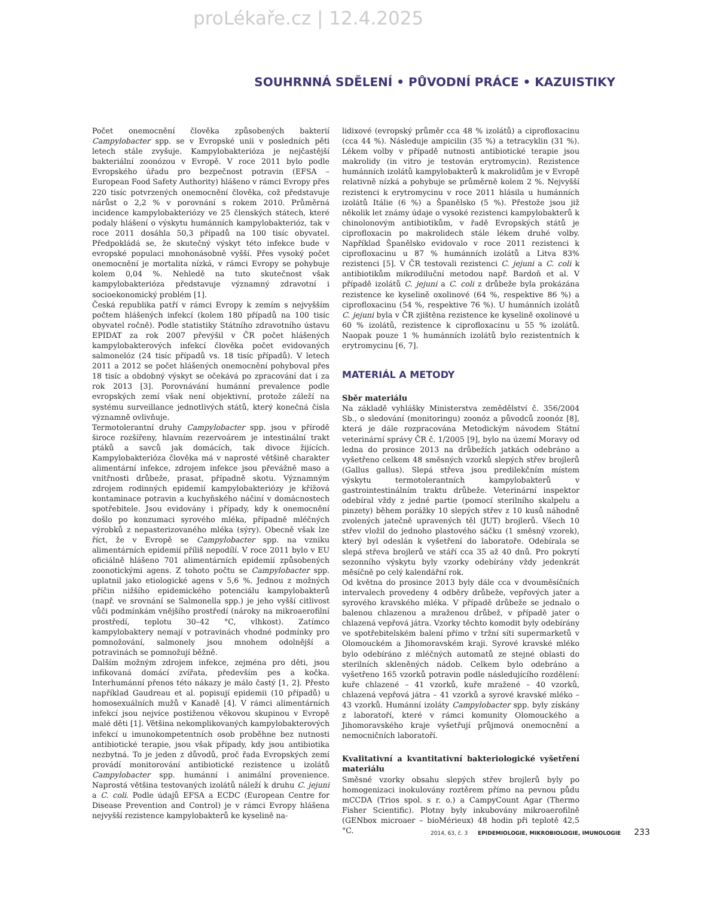proLékaře.cz | 12.4.2025
SOUHRNNÁ SDĚLENÍ • PŮVODNÍ PRÁCE • KAZUISTIKY
Počet onemocnění člověka způsobených bakterií Campylobacter spp. se v Evropské unii v posledních pěti letech stále zvyšuje. Kampylobakterióza je nejčastější bakteriální zoonózou v Evropě. V roce 2011 bylo podle Evropského úřadu pro bezpečnost potravin (EFSA – European Food Safety Authority) hlášeno v rámci Evropy přes 220 tisíc potvrzených onemocnění člověka, což představuje nárůst o 2,2 % v porovnání s rokem 2010. Průměrná incidence kampylobakteriózy ve 25 členských státech, které podaly hlášení o výskytu humánních kampylobakterióz, tak v roce 2011 dosáhla 50,3 případů na 100 tisíc obyvatel. Předpokládá se, že skutečný výskyt této infekce bude v evropské populaci mnohonásobně vyšší. Přes vysoký počet onemocnění je mortalita nízká, v rámci Evropy se pohybuje kolem 0,04 %. Nehledě na tuto skutečnost však kampylobakterióza představuje významný zdravotní i socioekonomický problém [1].
Česká republika patří v rámci Evropy k zemím s nejvyšším počtem hlášených infekcí (kolem 180 případů na 100 tisíc obyvatel ročně). Podle statistiky Státního zdravotního ústavu EPIDAT za rok 2007 převýšil v ČR počet hlášených kampylobakterových infekcí člověka počet evidovaných salmonelóz (24 tisíc případů vs. 18 tisíc případů). V letech 2011 a 2012 se počet hlášených onemocnění pohyboval přes 18 tisíc a obdobný výskyt se očekává po zpracování dat i za rok 2013 [3]. Porovnávání humánní prevalence podle evropských zemí však není objektivní, protože záleží na systému surveillance jednotlivých států, který konečná čísla významně ovlivňuje.
Termotolerantní druhy Campylobacter spp. jsou v přírodě široce rozšířeny, hlavním rezervoárem je intestinální trakt ptáků a savců jak domácích, tak divoce žijících. Kampylobakterióza člověka má v naprosté většině charakter alimentární infekce, zdrojem infekce jsou převážně maso a vnitřnosti drůbeže, prasat, případně skotu. Významným zdrojem rodinných epidemií kampylobakteriózy je křížová kontaminace potravin a kuchyňského náčiní v domácnostech spotřebitele. Jsou evidovány i případy, kdy k onemocnění došlo po konzumaci syrového mléka, případně mléčných výrobků z nepasterizovaného mléka (sýry). Obecně však lze říct, že v Evropě se Campylobacter spp. na vzniku alimentárních epidemií příliš nepodílí. V roce 2011 bylo v EU oficiálně hlášeno 701 alimentárních epidemií způsobených zoonotickými agens. Z tohoto počtu se Campylobacter spp. uplatnil jako etiologické agens v 5,6 %. Jednou z možných příčin nižšího epidemického potenciálu kampylobakterů (např. ve srovnání se Salmonella spp.) je jeho vyšší citlivost vůči podmínkám vnějšího prostředí (nároky na mikroaerofilní prostředí, teplotu 30–42 °C, vlhkost). Zatímco kampylobaktery nemají v potravinách vhodné podmínky pro pomnožování, salmonely jsou mnohem odolnější a potravinách se pomnožují běžně.
Dalším možným zdrojem infekce, zejména pro děti, jsou infikovaná domácí zvířata, především pes a kočka. Interhumánní přenos této nákazy je málo častý [1, 2]. Přesto například Gaudreau et al. popisují epidemii (10 případů) u homosexuálních mužů v Kanadě [4]. V rámci alimentárních infekcí jsou nejvíce postiženou věkovou skupinou v Evropě malé děti [1]. Většina nekomplikovaných kampylobakterových infekcí u imunokompetentních osob proběhne bez nutnosti antibiotické terapie, jsou však případy, kdy jsou antibiotika nezbytná. To je jeden z důvodů, proč řada Evropských zemí provádí monitorování antibiotické rezistence u izolátů Campylobacter spp. humánní i animální provenience. Naprostá většina testovaných izolátů náleží k druhu C. jejuni a C. coli. Podle údajů EFSA a ECDC (European Centre for Disease Prevention and Control) je v rámci Evropy hlášena nejvyšší rezistence kampylobakterů ke kyselině na-
lidixové (evropský průměr cca 48 % izolátů) a ciprofloxacinu (cca 44 %). Následuje ampicilin (35 %) a tetracyklin (31 %). Lékem volby v případě nutnosti antibiotické terapie jsou makrolidy (in vitro je testován erytromycin). Rezistence humánních izolátů kampylobakterů k makrolidům je v Evropě relativně nízká a pohybuje se průměrně kolem 2 %. Nejvyšší rezistenci k erytromycinu v roce 2011 hlásila u humánních izolátů Itálie (6 %) a Španělsko (5 %). Přestože jsou již několik let známy údaje o vysoké rezistenci kampylobakterů k chinolonovým antibiotikům, v řadě Evropských států je ciprofloxacin po makrolidech stále lékem druhé volby. Například Španělsko evidovalo v roce 2011 rezistenci k ciprofloxacinu u 87 % humánních izolátů a Litva 83% rezistenci [5]. V ČR testovali rezistenci C. jejuni a C. coli k antibiotikům mikrodiluční metodou např. Bardoň et al. V případě izolátů C. jejuni a C. coli z drůbeže byla prokázána rezistence ke kyselině oxolinové (64 %, respektive 86 %) a ciprofloxacinu (54 %, respektive 76 %). U humánních izolátů C. jejuni byla v ČR zjištěna rezistence ke kyselině oxolinové u 60 % izolátů, rezistence k ciprofloxacinu u 55 % izolátů. Naopak pouze 1 % humánních izolátů bylo rezistentních k erytromycinu [6, 7].
MATERIÁL A METODY
Sběr materiálu
Na základě vyhlášky Ministerstva zemědělství č. 356/2004 Sb., o sledování (monitoringu) zoonóz a původců zoonóz [8], která je dále rozpracována Metodickým návodem Státní veterinární správy ČR č. 1/2005 [9], bylo na území Moravy od ledna do prosince 2013 na drůbežích jatkách odebráno a vyšetřeno celkem 48 směsných vzorků slepých střev brojlerů (Gallus gallus). Slepá střeva jsou predilekčním místem výskytu termotolerantních kampylobakterů v gastrointestinálním traktu drůbeže. Veterinární inspektor odebíral vždy z jedné partie (pomocí sterilního skalpelu a pinzety) během porážky 10 slepých střev z 10 kusů náhodně zvolených jatečně upravených těl (JUT) brojlerů. Všech 10 střev vložil do jednoho plastového sáčku (1 směsný vzorek), který byl odeslán k vyšetření do laboratoře. Odebírala se slepá střeva brojlerů ve stáří cca 35 až 40 dnů. Pro pokrytí sezonního výskytu byly vzorky odebírány vždy jedenkrát měsíčně po celý kalendářní rok.
Od května do prosince 2013 byly dále cca v dvouměsíčních intervalech provedeny 4 odběry drůbeže, vepřových jater a syrového kravského mléka. V případě drůbeže se jednalo o balenou chlazenou a mraženou drůbež, v případě jater o chlazená vepřová játra. Vzorky těchto komodit byly odebírány ve spotřebitelském balení přímo v tržní síti supermarketů v Olomouckém a Jihomoravském kraji. Syrové kravské mléko bylo odebíráno z mléčných automatů ze stejné oblasti do sterilních skleněných nádob. Celkem bylo odebráno a vyšetřeno 165 vzorků potravin podle následujícího rozdělení: kuře chlazené – 41 vzorků, kuře mražené – 40 vzorků, chlazená vepřová játra – 41 vzorků a syrové kravské mléko – 43 vzorků. Humánní izoláty Campylobacter spp. byly získány z laboratoří, které v rámci komunity Olomouckého a Jihomoravského kraje vyšetřují průjmová onemocnění a nemocničních laboratoří.
Kvalitativní a kvantitativní bakteriologické vyšetření materiálu
Směsné vzorky obsahu slepých střev brojlerů byly po homogenizaci inokulovány roztěrem přímo na pevnou půdu mCCDA (Trios spol. s r. o.) a CampyCount Agar (Thermo Fisher Scientific). Plotny byly inkubovány mikroaerofilně (GENbox microaer – bioMérieux) 48 hodin při teplotě 42,5 °C.
2014, 63, č. 3 EPIDEMIOLOGIE, MIKROBIOLOGIE, IMUNOLOGIE 233